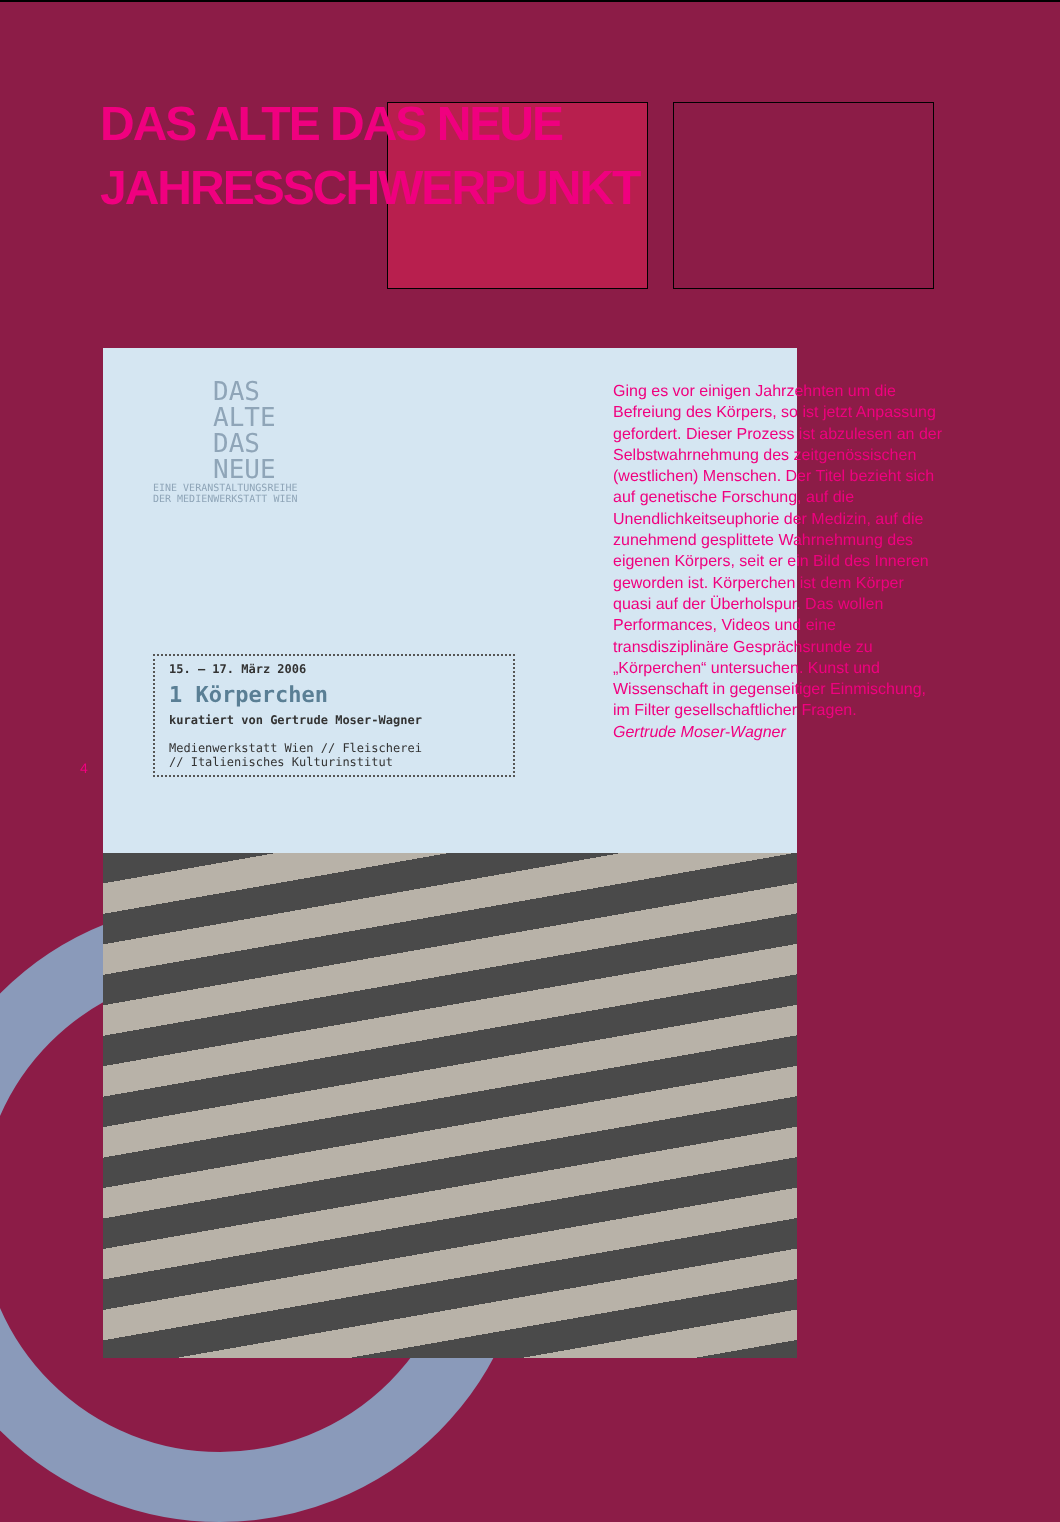DAS ALTE DAS NEUE
JAHRESSCHWERPUNKT
DAS
ALTE
DAS
NEUE
EINE VERANSTALTUNGSREIHE
DER MEDIENWERKSTATT WIEN
15. – 17. März 2006
1 Körperchen
kuratiert von Gertrude Moser-Wagner
Medienwerkstatt Wien // Fleischerei
// Italienisches Kulturinstitut
4
Ging es vor einigen Jahrzehnten um die Befreiung des Körpers, so ist jetzt Anpassung gefordert. Dieser Prozess ist abzulesen an der Selbstwahrnehmung des zeitgenössischen (westlichen) Menschen. Der Titel bezieht sich auf genetische Forschung, auf die Unendlichkeitseuphorie der Medizin, auf die zunehmend gesplittete Wahrnehmung des eigenen Körpers, seit er ein Bild des Inneren geworden ist. Körperchen ist dem Körper quasi auf der Überholspur. Das wollen Performances, Videos und eine transdisziplinäre Gesprächsrunde zu „Körperchen“ untersuchen. Kunst und Wissenschaft in gegenseitiger Einmischung, im Filter gesellschaftlicher Fragen.
Gertrude Moser-Wagner